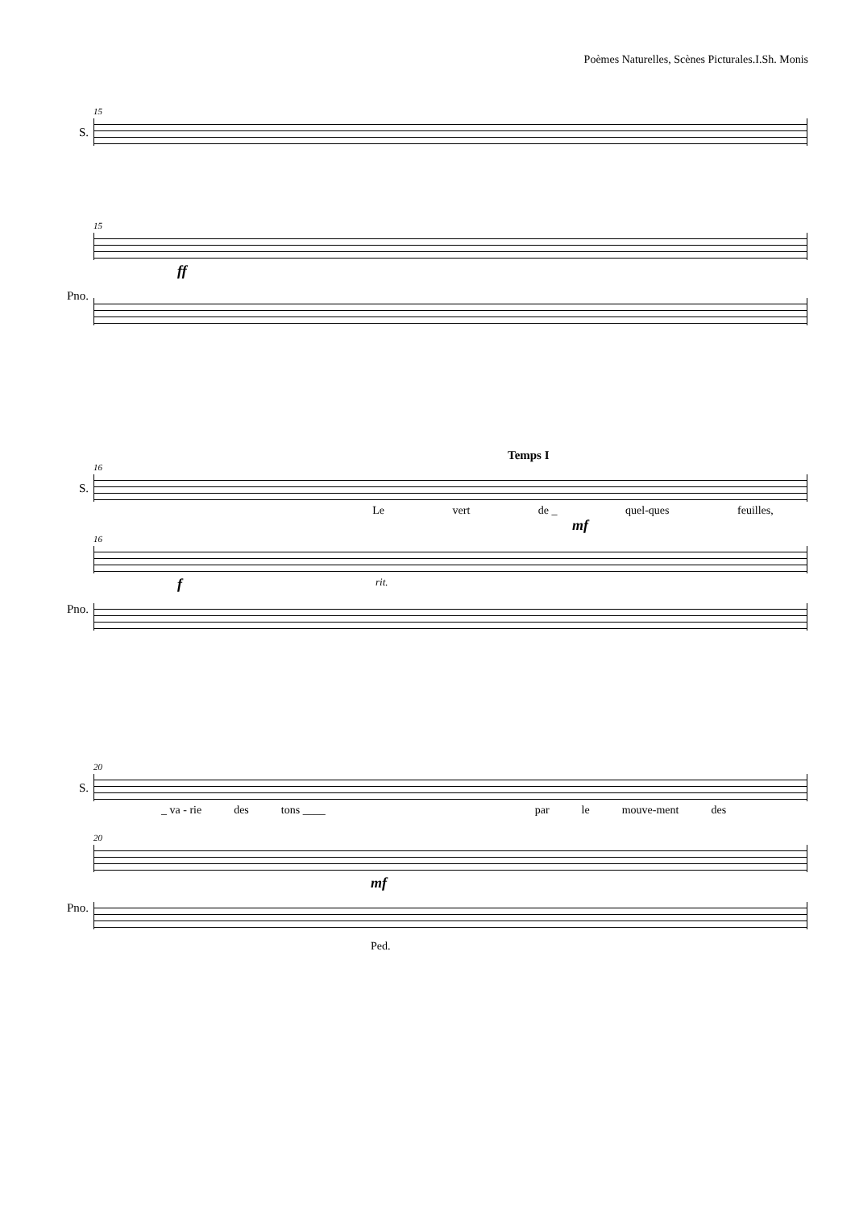Poèmes Naturelles, Scènes Picturales.I.Sh. Monis
15
S.
15
ff
Pno.
Temps I
16
S.
Le vert de _ quel-ques feuilles,
mf
16
f rit.
Pno.
20
S.
_ va - rie des tons ____ par le mouve-ment des
20
mf
Pno.
Ped.